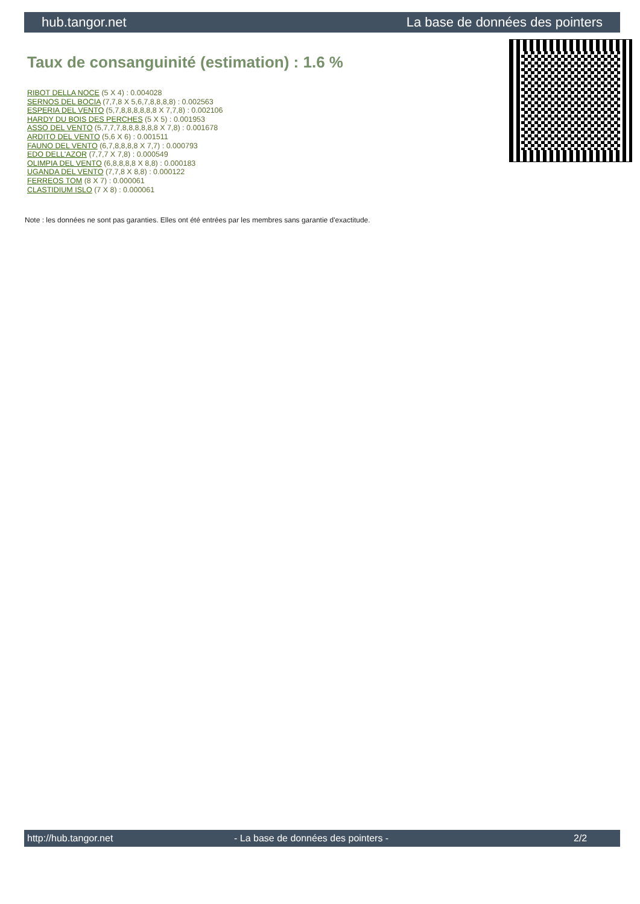hub.tangor.net La base de données des pointers
Taux de consanguinité (estimation) : 1.6 %
RIBOT DELLA NOCE (5 X 4) : 0.004028
SERNOS DEL BOCIA (7,7,8 X 5,6,7,8,8,8,8) : 0.002563
ESPERIA DEL VENTO (5,7,8,8,8,8,8,8 X 7,7,8) : 0.002106
HARDY DU BOIS DES PERCHES (5 X 5) : 0.001953
ASSO DEL VENTO (5,7,7,7,8,8,8,8,8,8 X 7,8) : 0.001678
ARDITO DEL VENTO (5,6 X 6) : 0.001511
FAUNO DEL VENTO (6,7,8,8,8,8 X 7,7) : 0.000793
EDO DELL'AZOR (7,7,7 X 7,8) : 0.000549
OLIMPIA DEL VENTO (6,8,8,8,8 X 8,8) : 0.000183
UGANDA DEL VENTO (7,7,8 X 8,8) : 0.000122
FERREOS TOM (8 X 7) : 0.000061
CLASTIDIUM ISLO (7 X 8) : 0.000061
Note : les données ne sont pas garanties. Elles ont été entrées par les membres sans garantie d'exactitude.
http://hub.tangor.net - La base de données des pointers - 2/2